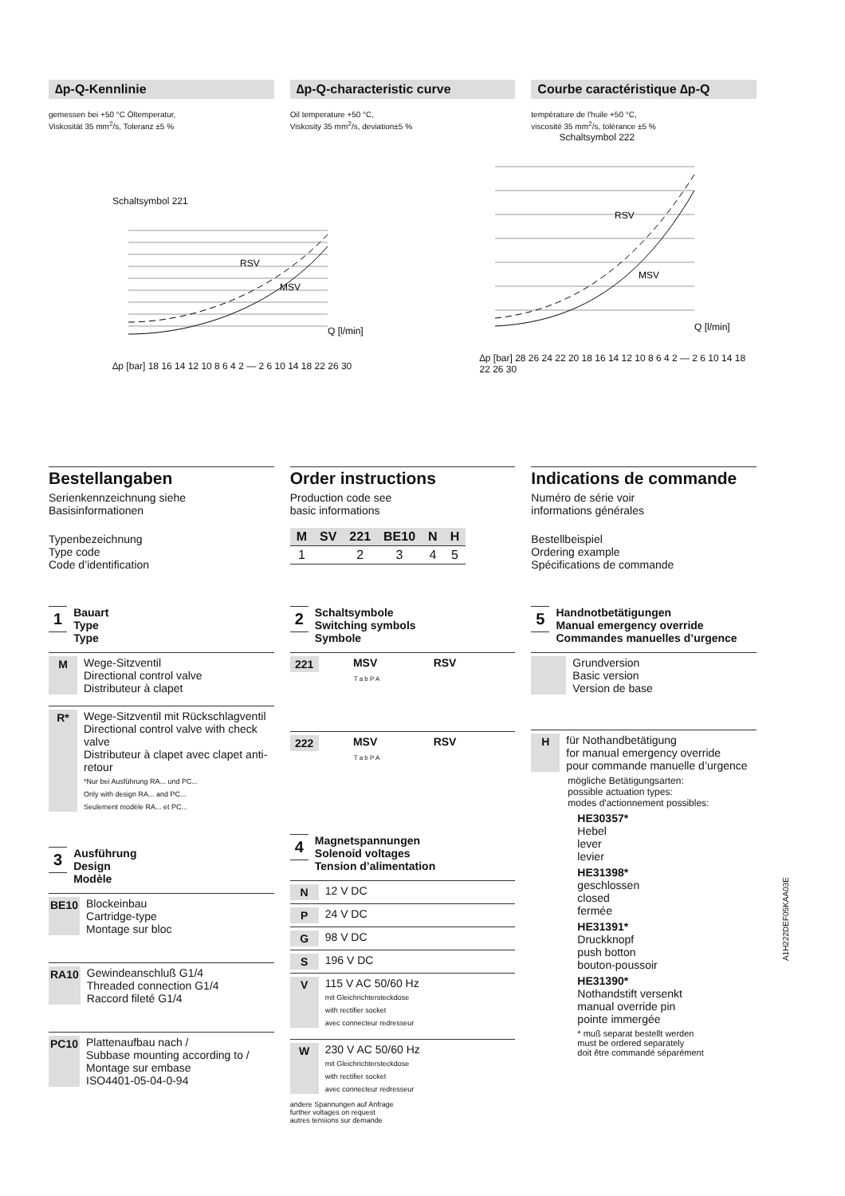∆p-Q-Kennlinie
gemessen bei +50 °C Öltemperatur,
Viskosität 35 mm<sup>2</sup>/s, Toleranz ±5 %
∆p-Q-characteristic curve
Oil temperature +50 °C,
Viskosity 35 mm<sup>2</sup>/s, deviation±5 %
Courbe caractéristique ∆p-Q
température de l'huile +50 °C,
viscosité 35 mm<sup>2</sup>/s, tolérance ±5 %
Schaltsymbol 221
RSV
MSV
Q [l/min]
∆p [bar] 18 16 14 12 10 8 6 4 2 — 2 6 10 14 18 22 26 30
Schaltsymbol 222
RSV
MSV
Q [l/min]
∆p [bar] 28 26 24 22 20 18 16 14 12 10 8 6 4 2 — 2 6 10 14 18 22 26 30
Bestellangaben
Serienkennzeichnung siehe
Basisinformationen
Typenbezeichnung
Type code
Code d’identification
Order instructions
Production code see
basic informations
| M | SV | 221 | BE10 | N | H |
| --- | --- | --- | --- | --- | --- |
| 1 | | 2 | 3 | 4 | 5 |
Indications de commande
Numéro de série voir
informations générales
Bestellbeispiel
Ordering example
Spécifications de commande
1 Bauart
Type
Type
M Wege-Sitzventil
Directional control valve
Distributeur à clapet
R* Wege-Sitzventil mit Rückschlagventil
Directional control valve with check valve
Distributeur à clapet avec clapet anti-retour
*Nur bei Ausführung RA... und PC...
Only with design RA... and PC...
Seulement modèle RA... et PC...
3 Ausführung
Design
Modèle
BE10 Blockeinbau
Cartridge-type
Montage sur bloc
RA10 Gewindeanschluß G1/4
Threaded connection G1/4
Raccord fileté G1/4
PC10 Plattenaufbau nach /
Subbase mounting according to /
Montage sur embase
ISO4401-05-04-0-94
2 Schaltsymbole
Switching symbols
Symbole
221 MSV RSV
T a b P A
222 MSV RSV
T a b P A
4 Magnetspannungen
Solenoid voltages
Tension d’alimentation
N 12 V DC
P 24 V DC
G 98 V DC
S 196 V DC
V 115 V AC 50/60 Hz
mit Gleichrichtersteckdose
with rectifier socket
avec connecteur redresseur
W 230 V AC 50/60 Hz
mit Gleichrichtersteckdose
with rectifier socket
avec connecteur redresseur
andere Spannungen auf Anfrage
further voltages on request
autres tensions sur demande
5 Handnotbetätigungen
Manual emergency override
Commandes manuelles d’urgence
Grundversion
Basic version
Version de base
Hfür Nothandbetätigung
for manual emergency override
pour commande manuelle d’urgence
mögliche Betätigungsarten:
possible actuation types:
modes d'actionnement possibles:
HE30357*
Hebel
lever
levier
HE31398*
geschlossen
closed
fermée
HE31391*
Druckknopf
push botton
bouton-poussoir
HE31390*
Nothandstift versenkt
manual override pin
pointe immergée
* muß separat bestellt werden
must be ordered separately
doit être commandé séparément
A1H222DEF05KAA03E